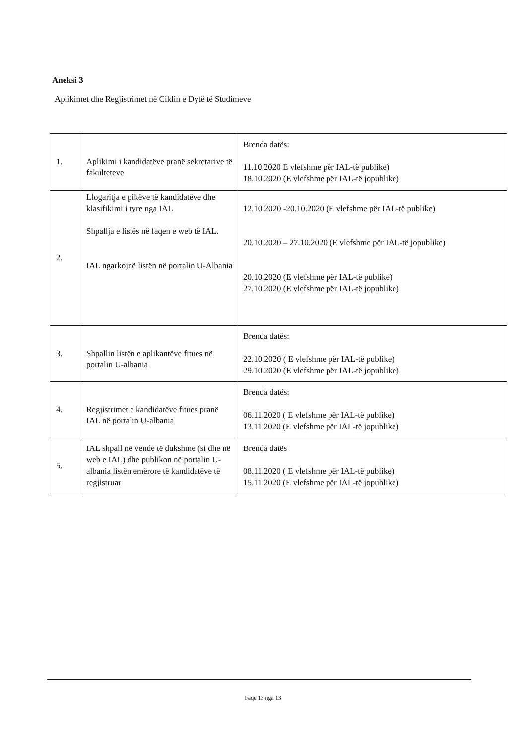Aneksi 3
Aplikimet dhe Regjistrimet në Ciklin e Dytë të Studimeve
| 1. | Aplikimi i kandidatëve pranë sekretarive të fakulteteve | Brenda datës: 11.10.2020 E vlefshme për IAL-të publike) 18.10.2020 (E vlefshme për IAL-të jopublike) |
| 2. | Llogaritja e pikëve të kandidatëve dhe klasifikimi i tyre nga IAL Shpallja e listës në faqen e web të IAL. IAL ngarkojnë listën në portalin U-Albania | 12.10.2020 -20.10.2020 (E vlefshme për IAL-të publike) 20.10.2020 – 27.10.2020 (E vlefshme për IAL-të jopublike) 20.10.2020 (E vlefshme për IAL-të publike) 27.10.2020 (E vlefshme për IAL-të jopublike) |
| 3. | Shpallin listën e aplikantëve fitues në portalin U-albania | Brenda datës: 22.10.2020 ( E vlefshme për IAL-të publike) 29.10.2020 (E vlefshme për IAL-të jopublike) |
| 4. | Regjistrimet e kandidatëve fitues pranë IAL në portalin U-albania | Brenda datës: 06.11.2020 ( E vlefshme për IAL-të publike) 13.11.2020 (E vlefshme për IAL-të jopublike) |
| 5. | IAL shpall në vende të dukshme (si dhe në web e IAL) dhe publikon në portalin U-albania listën emërore të kandidatëve të regjistruar | Brenda datës 08.11.2020 ( E vlefshme për IAL-të publike) 15.11.2020 (E vlefshme për IAL-të jopublike) |
Faqe 13 nga 13